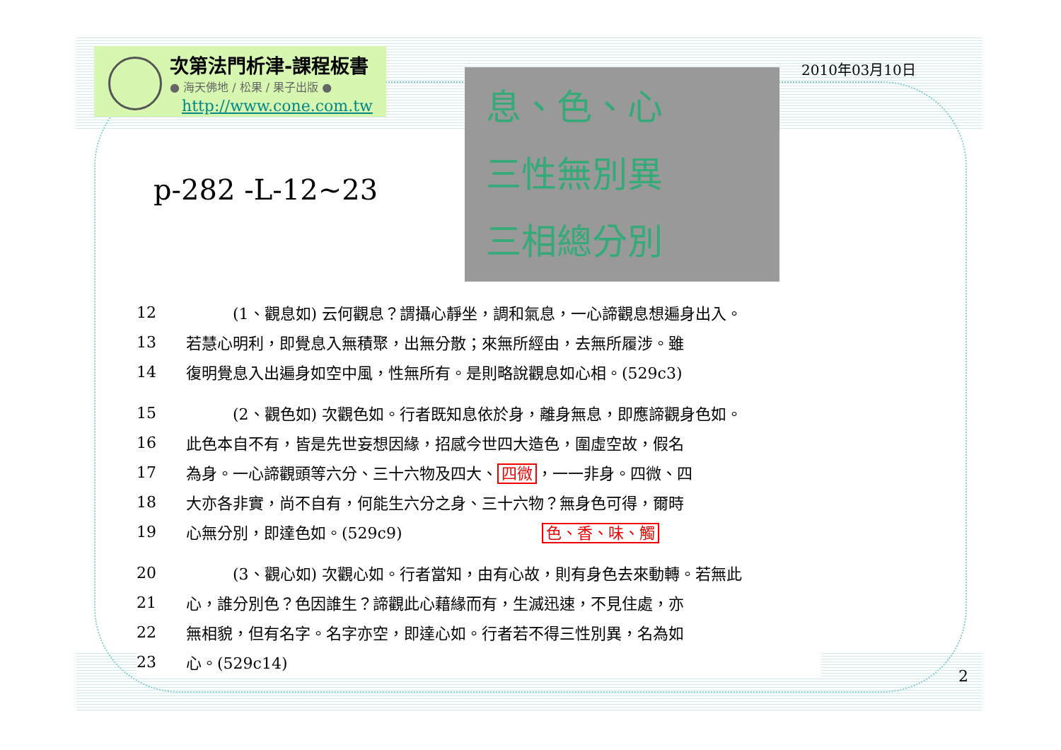次第法門析津-課程板書
● 海天佛地 / 松果 / 果子出版 ●
http://www.cone.com.tw
2010年03月10日
息、色、心
三性無別異
三相總分別
p-282 -L-12~23
12　　　(1、觀息如) 云何觀息？謂攝心靜坐，調和氣息，一心諦觀息想遍身出入。
13 若慧心明利，即覺息入無積聚，出無分散；來無所經由，去無所履涉。雖
14 復明覺息入出遍身如空中風，性無所有。是則略說觀息如心相。(529c3)
15　　　(2、觀色如) 次觀色如。行者既知息依於身，離身無息，即應諦觀身色如。
16 此色本自不有，皆是先世妄想因緣，招感今世四大造色，圍虛空故，假名
17 為身。一心諦觀頭等六分、三十六物及四大、 四微 ，一一非身。四微、四
18 大亦各非實，尚不自有，何能生六分之身、三十六物？無身色可得，爾時
19 心無分別，即達色如。(529c9)　　　　　　　　　色、香、味、觸
20　　　(3、觀心如) 次觀心如。行者當知，由有心故，則有身色去來動轉。若無此
21 心，誰分別色？色因誰生？諦觀此心藉緣而有，生滅迅速，不見住處，亦
22 無相貌，但有名字。名字亦空，即達心如。行者若不得三性別異，名為如
23 心。(529c14)
2